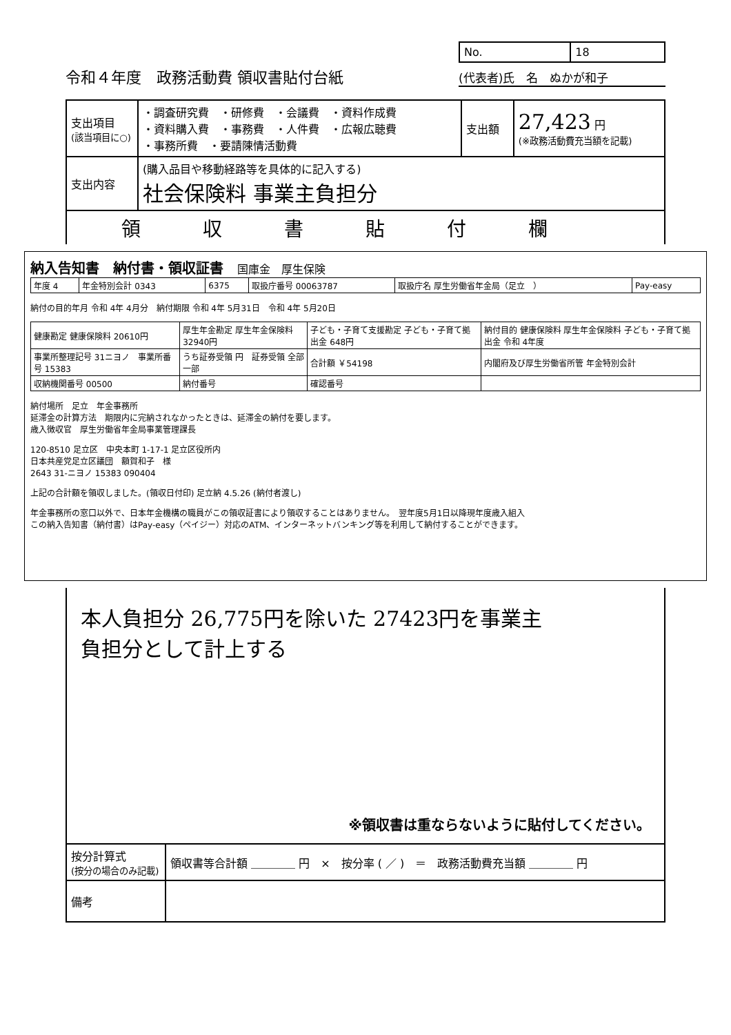令和４年度　政務活動費 領収書貼付台紙
| No. | 18 |
(代表者)氏　名　ぬかが和子
| 支出項目 (該当項目に○) | ・調査研究費 ・研修費 ・会議費 ・資料作成費 ・資料購入費 ・事務費 ・人件費 ・広報広聴費 ・事務所費 ・要請陳情活動費 | 支出額 | 27,423 円 (※政務活動費充当額を記載) |
| 支出内容 | (購入品目や移動経路等を具体的に記入する) 社会保険料 事業主負担分 | | |
| 領収書貼付欄 | | | |
納入告知書　納付書・領収証書　国庫金　厚生保険
| 年度 4 | 年金特別会計 0343 | 6375 | 取扱庁番号 00063787 | 取扱庁名 厚生労働省年金局（足立 ） | Pay-easy |
納付の目的年月 令和 4年 4月分　納付期限 令和 4年 5月31日　令和 4年 5月20日
| 健康勘定 健康保険料 20610円 | 厚生年金勘定 厚生年金保険料 32940円 | 子ども・子育て支援勘定 子ども・子育て拠出金 648円 | 納付目的 健康保険料 厚生年金保険料 子ども・子育て拠出金 令和 4年度 |
| 事業所整理記号 31ニヨノ 事業所番号 15383 | うち証券受領 円 証券受領 全部 一部 | 合計額 ￥54198 | 内閣府及び厚生労働省所管 年金特別会計 |
| 収納機関番号 00500 | 納付番号 | 確認番号 | |
納付場所　足立　年金事務所
延滞金の計算方法　期限内に完納されなかったときは、延滞金の納付を要します。
歳入徴収官　厚生労働省年金局事業管理課長
120-8510 足立区　中央本町 1-17-1 足立区役所内
日本共産党足立区議団　額賀和子　様
2643 31-ニヨノ 15383 090404
上記の合計額を領収しました。(領収日付印) 足立納 4.5.26 (納付者渡し)
年金事務所の窓口以外で、日本年金機構の職員がこの領収証書により領収することはありません。　翌年度5月1日以降現年度歳入組入
この納入告知書（納付書）はPay-easy（ペイジー）対応のATM、インターネットバンキング等を利用して納付することができます。
本人負担分 26,775円を除いた 27423円を事業主
負担分として計上する
※領収書は重ならないように貼付してください。
| 按分計算式 (按分の場合のみ記載) | 領収書等合計額 ＿＿＿＿ 円 × 按分率 ( ／ ) ＝ 政務活動費充当額 ＿＿＿＿ 円 |
| 備考 | |